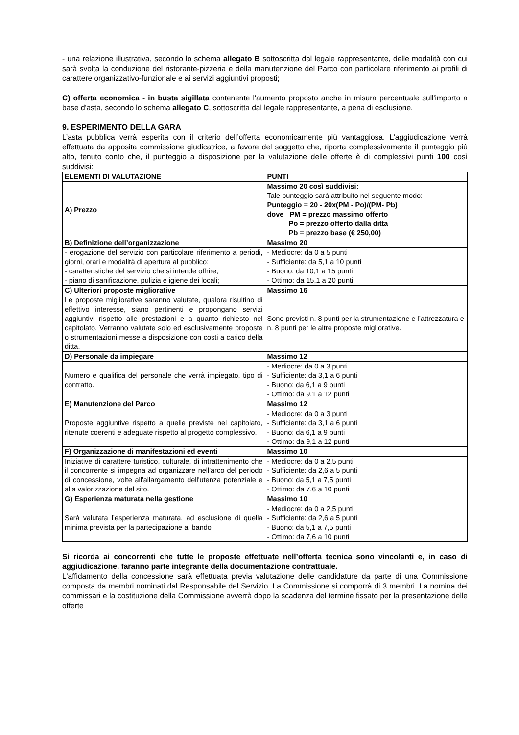- una relazione illustrativa, secondo lo schema allegato B sottoscritta dal legale rappresentante, delle modalità con cui sarà svolta la conduzione del ristorante-pizzeria e della manutenzione del Parco con particolare riferimento ai profili di carattere organizzativo-funzionale e ai servizi aggiuntivi proposti;
C) offerta economica - in busta sigillata contenente l'aumento proposto anche in misura percentuale sull'importo a base d'asta, secondo lo schema allegato C, sottoscritta dal legale rappresentante, a pena di esclusione.
9. ESPERIMENTO DELLA GARA
L’asta pubblica verrà esperita con il criterio dell’offerta economicamente più vantaggiosa. L’aggiudicazione verrà effettuata da apposita commissione giudicatrice, a favore del soggetto che, riporta complessivamente il punteggio più alto, tenuto conto che, il punteggio a disposizione per la valutazione delle offerte è di complessivi punti 100 così suddivisi:
| ELEMENTI DI VALUTAZIONE | PUNTI |
| --- | --- |
| A) Prezzo | Massimo 20 così suddivisi: Tale punteggio sarà attribuito nel seguente modo: Punteggio = 20 - 20x(PM - Po)/(PM- Pb) dove PM = prezzo massimo offerto Po = prezzo offerto dalla ditta Pb = prezzo base (€ 250,00) |
| B) Definizione dell’organizzazione | Massimo 20 |
| - erogazione del servizio con particolare riferimento a periodi, giorni, orari e modalità di apertura al pubblico; - caratteristiche del servizio che si intende offrire; - piano di sanificazione, pulizia e igiene dei locali; | - Mediocre: da 0 a 5 punti - Sufficiente: da 5,1 a 10 punti - Buono: da 10,1 a 15 punti - Ottimo: da 15,1 a 20 punti |
| C) Ulteriori proposte migliorative | Massimo 16 |
| Le proposte migliorative saranno valutate, qualora risultino di effettivo interesse, siano pertinenti e propongano servizi aggiuntivi rispetto alle prestazioni e a quanto richiesto nel capitolato. Verranno valutate solo ed esclusivamente proposte o strumentazioni messe a disposizione con costi a carico della ditta. | Sono previsti n. 8 punti per la strumentazione e l’attrezzatura e n. 8 punti per le altre proposte migliorative. |
| D) Personale da impiegare | Massimo 12 |
| Numero e qualifica del personale che verrà impiegato, tipo di contratto. | - Mediocre: da 0 a 3 punti - Sufficiente: da 3,1 a 6 punti - Buono: da 6,1 a 9 punti - Ottimo: da 9,1 a 12 punti |
| E) Manutenzione del Parco | Massimo 12 |
| Proposte aggiuntive rispetto a quelle previste nel capitolato, ritenute coerenti e adeguate rispetto al progetto complessivo. | - Mediocre: da 0 a 3 punti - Sufficiente: da 3,1 a 6 punti - Buono: da 6,1 a 9 punti - Ottimo: da 9,1 a 12 punti |
| F) Organizzazione di manifestazioni ed eventi | Massimo 10 |
| Iniziative di carattere turistico, culturale, di intrattenimento che il concorrente si impegna ad organizzare nell'arco del periodo di concessione, volte all'allargamento dell'utenza potenziale e alla valorizzazione del sito. | - Mediocre: da 0 a 2,5 punti - Sufficiente: da 2,6 a 5 punti - Buono: da 5,1 a 7,5 punti - Ottimo: da 7,6 a 10 punti |
| G) Esperienza maturata nella gestione | Massimo 10 |
| Sarà valutata l’esperienza maturata, ad esclusione di quella minima prevista per la partecipazione al bando | - Mediocre: da 0 a 2,5 punti - Sufficiente: da 2,6 a 5 punti - Buono: da 5,1 a 7,5 punti - Ottimo: da 7,6 a 10 punti |
Si ricorda ai concorrenti che tutte le proposte effettuate nell’offerta tecnica sono vincolanti e, in caso di aggiudicazione, faranno parte integrante della documentazione contrattuale.
L'affidamento della concessione sarà effettuata previa valutazione delle candidature da parte di una Commissione composta da membri nominati dal Responsabile del Servizio. La Commissione si comporrà di 3 membri. La nomina dei commissari e la costituzione della Commissione avverrà dopo la scadenza del termine fissato per la presentazione delle offerte